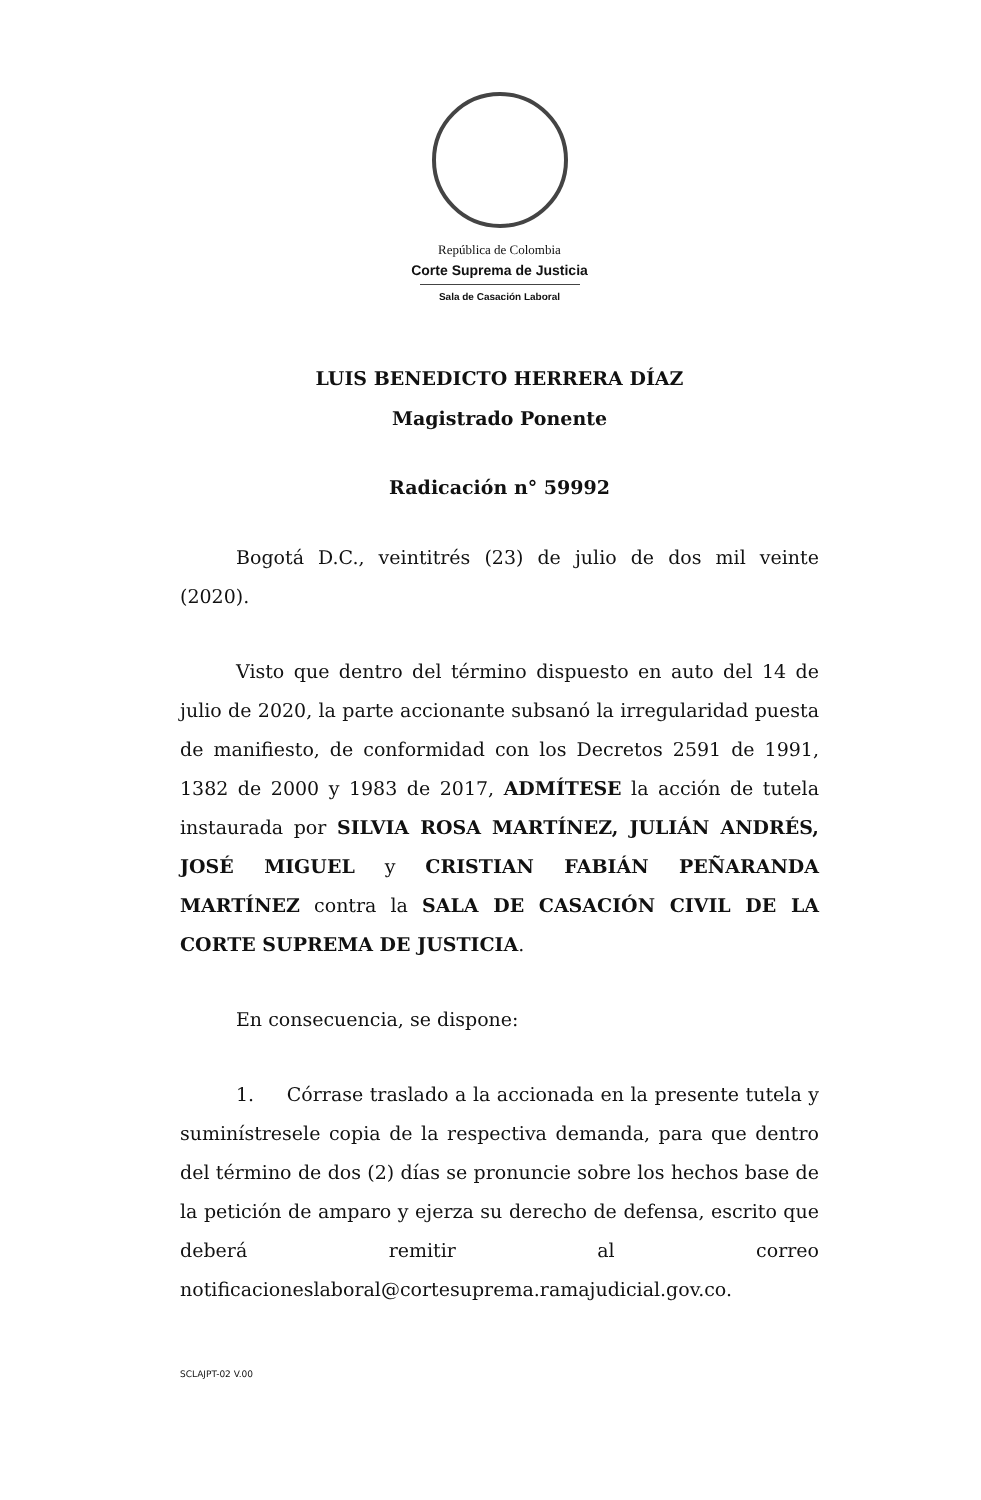República de Colombia
Corte Suprema de Justicia
Sala de Casación Laboral
LUIS BENEDICTO HERRERA DÍAZ
Magistrado Ponente
Radicación n° 59992
Bogotá D.C., veintitrés (23) de julio de dos mil veinte (2020).
Visto que dentro del término dispuesto en auto del 14 de julio de 2020, la parte accionante subsanó la irregularidad puesta de manifiesto, de conformidad con los Decretos 2591 de 1991, 1382 de 2000 y 1983 de 2017, ADMÍTESE la acción de tutela instaurada por SILVIA ROSA MARTÍNEZ, JULIÁN ANDRÉS, JOSÉ MIGUEL y CRISTIAN FABIÁN PEÑARANDA MARTÍNEZ contra la SALA DE CASACIÓN CIVIL DE LA CORTE SUPREMA DE JUSTICIA.
En consecuencia, se dispone:
1. Córrase traslado a la accionada en la presente tutela y suminístresele copia de la respectiva demanda, para que dentro del término de dos (2) días se pronuncie sobre los hechos base de la petición de amparo y ejerza su derecho de defensa, escrito que deberá remitir al correo notificacioneslaboral@cortesuprema.ramajudicial.gov.co.
SCLAJPT-02 V.00